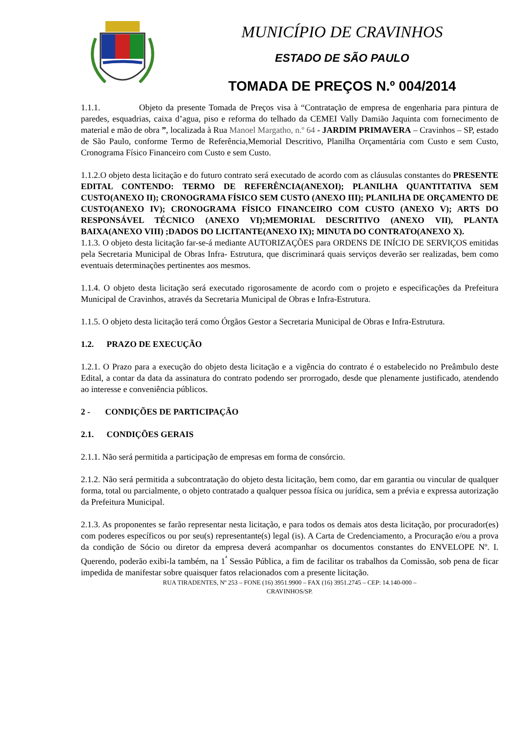MUNICÍPIO DE CRAVINHOS
ESTADO DE SÃO PAULO
TOMADA DE PREÇOS N.º 004/2014
1.1.1. Objeto da presente Tomada de Preços visa à “Contratação de empresa de engenharia para pintura de paredes, esquadrias, caixa d’agua, piso e reforma do telhado da CEMEI Vally Damião Jaquinta com fornecimento de material e mão de obra ”, localizada à Rua Manoel Margatho, n.º 64 - JARDIM PRIMAVERA – Cravinhos – SP, estado de São Paulo, conforme Termo de Referência,Memorial Descritivo, Planilha Orçamentária com Custo e sem Custo, Cronograma Físico Financeiro com Custo e sem Custo.
1.1.2.O objeto desta licitação e do futuro contrato será executado de acordo com as cláusulas constantes do PRESENTE EDITAL CONTENDO: TERMO DE REFERÊNCIA(ANEXOI); PLANILHA QUANTITATIVA SEM CUSTO(ANEXO II); CRONOGRAMA FÍSICO SEM CUSTO (ANEXO III); PLANILHA DE ORÇAMENTO DE CUSTO(ANEXO IV); CRONOGRAMA FÍSICO FINANCEIRO COM CUSTO (ANEXO V); ARTS DO RESPONSÁVEL TÉCNICO (ANEXO VI);MEMORIAL DESCRITIVO (ANEXO VII), PLANTA BAIXA(ANEXO VIII) ;DADOS DO LICITANTE(ANEXO IX); MINUTA DO CONTRATO(ANEXO X).
1.1.3. O objeto desta licitação far-se-á mediante AUTORIZAÇÕES para ORDENS DE INÍCIO DE SERVIÇOS emitidas pela Secretaria Municipal de Obras Infra- Estrutura, que discriminará quais serviços deverão ser realizadas, bem como eventuais determinações pertinentes aos mesmos.
1.1.4. O objeto desta licitação será executado rigorosamente de acordo com o projeto e especificações da Prefeitura Municipal de Cravinhos, através da Secretaria Municipal de Obras e Infra-Estrutura.
1.1.5. O objeto desta licitação terá como Órgãos Gestor a Secretaria Municipal de Obras e Infra-Estrutura.
1.2. PRAZO DE EXECUÇÃO
1.2.1. O Prazo para a execução do objeto desta licitação e a vigência do contrato é o estabelecido no Preâmbulo deste Edital, a contar da data da assinatura do contrato podendo ser prorrogado, desde que plenamente justificado, atendendo ao interesse e conveniência públicos.
2 - CONDIÇÕES DE PARTICIPAÇÃO
2.1. CONDIÇÕES GERAIS
2.1.1. Não será permitida a participação de empresas em forma de consórcio.
2.1.2. Não será permitida a subcontratação do objeto desta licitação, bem como, dar em garantia ou vincular de qualquer forma, total ou parcialmente, o objeto contratado a qualquer pessoa física ou jurídica, sem a prévia e expressa autorização da Prefeitura Municipal.
2.1.3. As proponentes se farão representar nesta licitação, e para todos os demais atos desta licitação, por procurador(es) com poderes específicos ou por seu(s) representante(s) legal (is). A Carta de Credenciamento, a Procuração e/ou a prova da condição de Sócio ou diretor da empresa deverá acompanhar os documentos constantes do ENVELOPE Nº. I. Querendo, poderão exibi-la também, na 1<sup>ª</sup> Sessão Pública, a fim de facilitar os trabalhos da Comissão, sob pena de ficar impedida de manifestar sobre quaisquer fatos relacionados com a presente licitação.
RUA TIRADENTES, Nº 253 – FONE (16) 3951.9900 – FAX (16) 3951.2745 – CEP: 14.140-000 –
CRAVINHOS/SP.